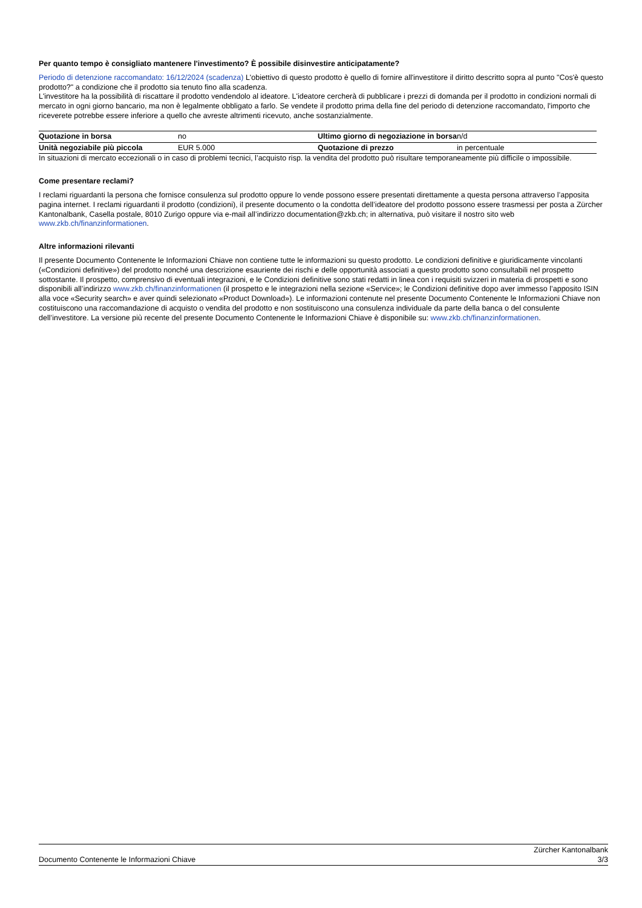Per quanto tempo è consigliato mantenere l'investimento? È possibile disinvestire anticipatamente?
Periodo di detenzione raccomandato: 16/12/2024 (scadenza) L'obiettivo di questo prodotto è quello di fornire all'investitore il diritto descritto sopra al punto "Cos'è questo prodotto?" a condizione che il prodotto sia tenuto fino alla scadenza.
L'investitore ha la possibilità di riscattare il prodotto vendendolo al ideatore. L'ideatore cercherà di pubblicare i prezzi di domanda per il prodotto in condizioni normali di mercato in ogni giorno bancario, ma non è legalmente obbligato a farlo. Se vendete il prodotto prima della fine del periodo di detenzione raccomandato, l'importo che riceverete potrebbe essere inferiore a quello che avreste altrimenti ricevuto, anche sostanzialmente.
| Quotazione in borsa | no | Ultimo giorno di negoziazione in borsa | n/d |
| Unità negoziabile più piccola | EUR 5.000 | Quotazione di prezzo | in percentuale |
In situazioni di mercato eccezionali o in caso di problemi tecnici, l’acquisto risp. la vendita del prodotto può risultare temporaneamente più difficile o impossibile.
Come presentare reclami?
I reclami riguardanti la persona che fornisce consulenza sul prodotto oppure lo vende possono essere presentati direttamente a questa persona attraverso l’apposita pagina internet. I reclami riguardanti il prodotto (condizioni), il presente documento o la condotta dell’ideatore del prodotto possono essere trasmessi per posta a Zürcher Kantonalbank, Casella postale, 8010 Zurigo oppure via e-mail all’indirizzo documentation@zkb.ch; in alternativa, può visitare il nostro sito web www.zkb.ch/finanzinformationen.
Altre informazioni rilevanti
Il presente Documento Contenente le Informazioni Chiave non contiene tutte le informazioni su questo prodotto. Le condizioni definitive e giuridicamente vincolanti («Condizioni definitive») del prodotto nonché una descrizione esauriente dei rischi e delle opportunità associati a questo prodotto sono consultabili nel prospetto sottostante. Il prospetto, comprensivo di eventuali integrazioni, e le Condizioni definitive sono stati redatti in linea con i requisiti svizzeri in materia di prospetti e sono disponibili all’indirizzo www.zkb.ch/finanzinformationen (il prospetto e le integrazioni nella sezione «Service»; le Condizioni definitive dopo aver immesso l’apposito ISIN alla voce «Security search» e aver quindi selezionato «Product Download»). Le informazioni contenute nel presente Documento Contenente le Informazioni Chiave non costituiscono una raccomandazione di acquisto o vendita del prodotto e non sostituiscono una consulenza individuale da parte della banca o del consulente dell’investitore. La versione più recente del presente Documento Contenente le Informazioni Chiave è disponibile su: www.zkb.ch/finanzinformationen.
Documento Contenente le Informazioni Chiave Zürcher Kantonalbank
3/3